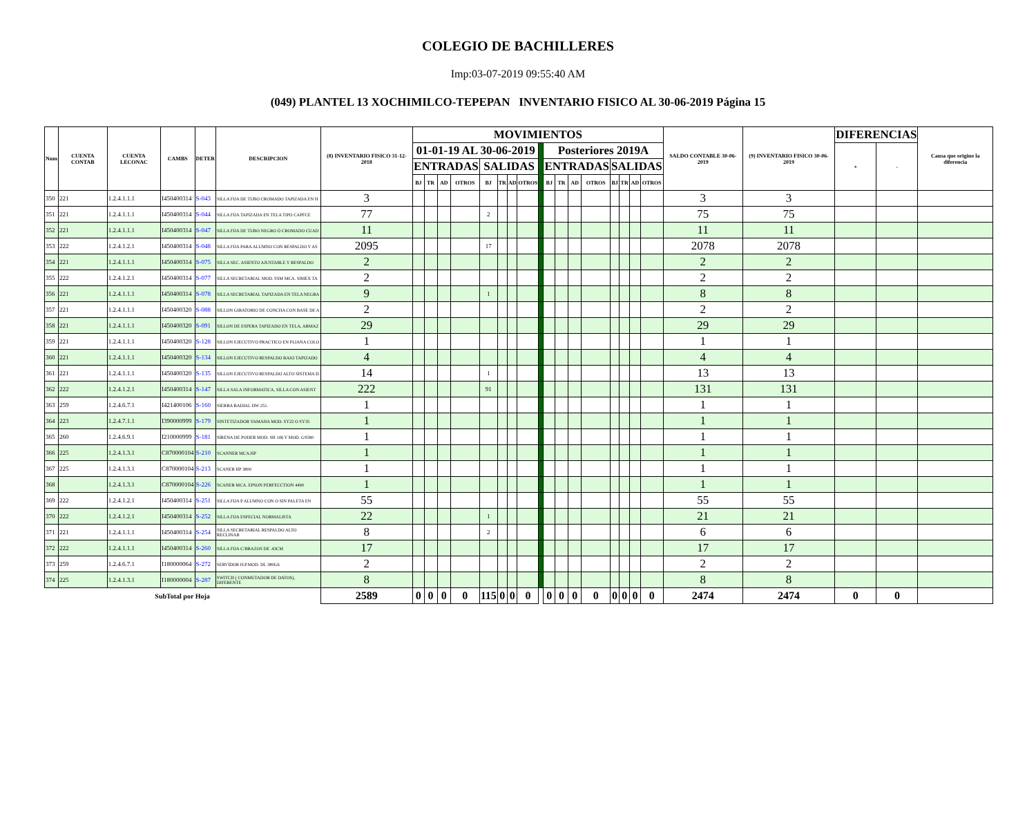COLEGIO DE BACHILLERES
Imp:03-07-2019 09:55:40 AM
(049) PLANTEL 13 XOCHIMILCO-TEPEPAN INVENTARIO FISICO AL 30-06-2019 Página 15
| Num | CUENTA CONTAB | CUENTA LECONAC | CAMBS | DETER | DESCRIPCION | (8) INVENTARIO FISICO 31-12-2018 | MOVIMIENTOS | | | | | | | | | | | | | | | | | SALDO CONTABLE 30-06-2019 | (9) INVENTARIO FISICO 30-06-2019 | DIFERENCIAS | | Causa que origino la diferencia |
| --- | --- | --- | --- | --- | --- | --- | --- | --- | --- | --- | --- | --- | --- | --- | --- | --- | --- | --- | --- | --- | --- | --- | --- | --- | --- | --- | --- | --- |
| | | | | | | | 01-01-19 AL 30-06-2019 | | | | | | | | | Posteriores 2019A | | | | | | | | | | + | - | |
| | | | | | | | ENTRADAS | | | | SALIDAS | | | | | ENTRADAS | | | | SALIDAS | | | | | | | | |
| | | | | | | | BJ | TR | AD | OTROS | BJ | TR | AD | OTROS | | BJ | TR | AD | OTROS | BJ | TR | AD | OTROS | | | | | |
| 350 | 221 | 1.2.4.1.1.1 | I450400314 | S-043 | SILLA FIJA DE TUBO CROMADO TAPIZADA EN H | 3 | | | | | | | | | | | | | | | | | | 3 | 3 | | | |
| 351 | 221 | 1.2.4.1.1.1 | I450400314 | S-044 | SILLA FIJA TAPIZADA EN TELA TIPO CAPFCE | 77 | | | | | 2 | | | | | | | | | | | | | 75 | 75 | | | |
| 352 | 221 | 1.2.4.1.1.1 | I450400314 | S-047 | SILLA FIJA DE TUBO NEGRO Ó CROMADO CUAD | 11 | | | | | | | | | | | | | | | | | | 11 | 11 | | | |
| 353 | 222 | 1.2.4.1.2.1 | I450400314 | S-048 | SILLA FIJA PARA ALUMNO CON RESPALDO Y AS | 2095 | | | | | 17 | | | | | | | | | | | | | 2078 | 2078 | | | |
| 354 | 221 | 1.2.4.1.1.1 | I450400314 | S-075 | SILLA SEC. ASIENTO AJUSTABLE Y RESPALDO | 2 | | | | | | | | | | | | | | | | | | 2 | 2 | | | |
| 355 | 222 | 1.2.4.1.2.1 | I450400314 | S-077 | SILLA SECRETARIAL MOD. SSM MCA. SIMEX TA | 2 | | | | | | | | | | | | | | | | | | 2 | 2 | | | |
| 356 | 221 | 1.2.4.1.1.1 | I450400314 | S-078 | SILLA SECRETARIAL TAPIZADA EN TELA NEGRA | 9 | | | | | 1 | | | | | | | | | | | | | 8 | 8 | | | |
| 357 | 221 | 1.2.4.1.1.1 | I450400320 | S-088 | SILLON GIRATORIO DE CONCHA CON BASE DE A | 2 | | | | | | | | | | | | | | | | | | 2 | 2 | | | |
| 358 | 221 | 1.2.4.1.1.1 | I450400320 | S-091 | SILLON DE ESPERA TAPIZADO EN TELA, ARMAZ | 29 | | | | | | | | | | | | | | | | | | 29 | 29 | | | |
| 359 | 221 | 1.2.4.1.1.1 | I450400320 | S-128 | SILLON EJECUTIVO PRACTICO EN PLIANA COLO | 1 | | | | | | | | | | | | | | | | | | 1 | 1 | | | |
| 360 | 221 | 1.2.4.1.1.1 | I450400320 | S-134 | SILLON EJECUTIVO RESPALDO BAJO TAPIZADO | 4 | | | | | | | | | | | | | | | | | | 4 | 4 | | | |
| 361 | 221 | 1.2.4.1.1.1 | I450400320 | S-135 | SILLON EJECUTIVO RESPALDO ALTO SISTEMA D | 14 | | | | | 1 | | | | | | | | | | | | | 13 | 13 | | | |
| 362 | 222 | 1.2.4.1.2.1 | I450400314 | S-147 | SILLA SALA INFORMATICA, SILLA CON ASIENT | 222 | | | | | 91 | | | | | | | | | | | | | 131 | 131 | | | |
| 363 | 259 | 1.2.4.6.7.1 | I421400106 | S-160 | SIERRA RADIAL DW 251. | 1 | | | | | | | | | | | | | | | | | | 1 | 1 | | | |
| 364 | 223 | 1.2.4.7.1.1 | I390000999 | S-179 | SINTETIZADOR YAMAHA MOD. SY22 O SY35 | 1 | | | | | | | | | | | | | | | | | | 1 | 1 | | | |
| 365 | 260 | 1.2.4.6.9.1 | I210000999 | S-181 | SIRENA DE PODER MOD. SH 106 Y MOD. GS580 | 1 | | | | | | | | | | | | | | | | | | 1 | 1 | | | |
| 366 | 225 | 1.2.4.1.3.1 | C870000104 | S-210 | SCANNER MCA.HP | 1 | | | | | | | | | | | | | | | | | | 1 | 1 | | | |
| 367 | 225 | 1.2.4.1.3.1 | C870000104 | S-213 | SCANER HP 3800 | 1 | | | | | | | | | | | | | | | | | | 1 | 1 | | | |
| 368 | | 1.2.4.1.3.1 | C870000104 | S-226 | SCANER MCA. EPSON PERFECCTION 4490 | 1 | | | | | | | | | | | | | | | | | | 1 | 1 | | | |
| 369 | 222 | 1.2.4.1.2.1 | I450400314 | S-251 | SILLA FIJA P ALUMNO CON O SIN PALETA EN | 55 | | | | | | | | | | | | | | | | | | 55 | 55 | | | |
| 370 | 222 | 1.2.4.1.2.1 | I450400314 | S-252 | SILLA FIJA ESPECIAL NORMALISTA | 22 | | | | | 1 | | | | | | | | | | | | | 21 | 21 | | | |
| 371 | 221 | 1.2.4.1.1.1 | I450400314 | S-254 | SILLA SECRETARIAL RESPALDO ALTO RECLINAB | 8 | | | | | 2 | | | | | | | | | | | | | 6 | 6 | | | |
| 372 | 222 | 1.2.4.1.1.1 | I450400314 | S-260 | SILLA FIJA C/BRAZOS DE .43CM | 17 | | | | | | | | | | | | | | | | | | 17 | 17 | | | |
| 373 | 259 | 1.2.4.6.7.1 | I180000064 | S-272 | SERVIDOR H.P.MOD. DL 380G6 | 2 | | | | | | | | | | | | | | | | | | 2 | 2 | | | |
| 374 | 225 | 1.2.4.1.3.1 | I180000004 | S-287 | SWITCH ( CONMUTADOR DE DATOS), DIFERENTE | 8 | | | | | | | | | | | | | | | | | | 8 | 8 | | | |
| SubTotal por Hoja | | | | | | 2589 | 0 | 0 | 0 | 0 | 115 | 0 | 0 | 0 | | 0 | 0 | 0 | 0 | 0 | 0 | 0 | 0 | 2474 | 2474 | 0 | 0 | |